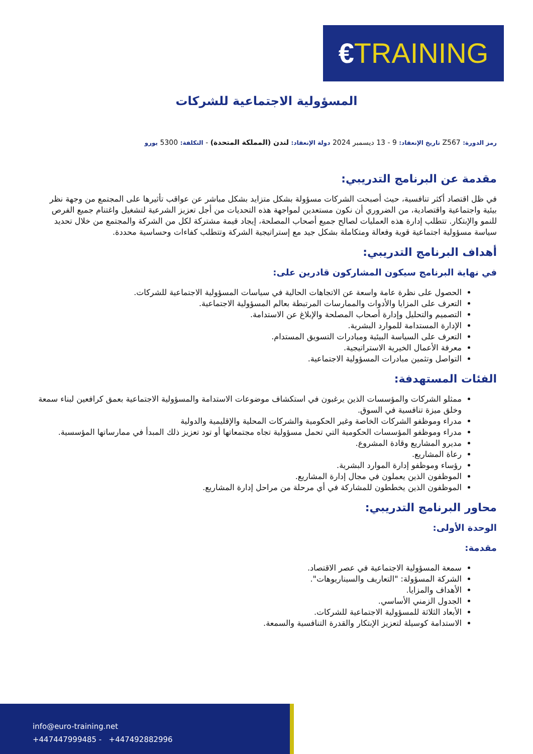€TRAINING
المسؤولية الاجتماعية للشركات
رمز الدورة: Z567 تاريخ الإنعقاد: 9 - 13 ديسمبر 2024 دولة الإنعقاد: لندن (المملكة المتحدة) - التكلفة: 5300 يورو
مقدمة عن البرنامج التدريبي:
في ظل اقتصاد أكثر تنافسية، حيث أصبحت الشركات مسؤولة بشكل متزايد بشكل مباشر عن عواقب تأثيرها على المجتمع من وجهة نظر بيئية واجتماعية واقتصادية، من الضروري أن نكون مستعدين لمواجهة هذه التحديات من أجل تعزيز الشرعية لتشغيل واغتنام جميع الفرص للنمو والإبتكار. تتطلب إدارة هذه العمليات لصالح جميع أصحاب المصلحة، إيجاد قيمة مشتركة لكل من الشركة والمجتمع من خلال تحديد سياسة مسؤولية اجتماعية قوية وفعالة ومتكاملة بشكل جيد مع إستراتيجية الشركة وتتطلب كفاءات وحساسية محددة.
أهداف البرنامج التدريبي:
في نهاية البرنامج سيكون المشاركون قادرين على:
الحصول على نظرة عامة واسعة عن الاتجاهات الحالية في سياسات المسؤولية الاجتماعية للشركات.
التعرف على المزايا والأدوات والممارسات المرتبطة بعالم المسؤولية الاجتماعية.
التصميم والتحليل وإدارة أصحاب المصلحة والإبلاغ عن الاستدامة.
الإدارة المستدامة للموارد البشرية.
التعرف على السياسة البيئية ومبادرات التسويق المستدام.
معرفة الأعمال الخيرية الاستراتيجية.
التواصل وتثمين مبادرات المسؤولية الاجتماعية.
الفئات المستهدفة:
ممثلو الشركات والمؤسسات الذين يرغبون في استكشاف موضوعات الاستدامة والمسؤولية الاجتماعية بعمق كرافعين لبناء سمعة وخلق ميزة تنافسية في السوق.
مدراء وموظفو الشركات الخاصة وغير الحكومية والشركات المحلية والإقليمية والدولية
مدراء وموظفو المؤسسات الحكومية التي تحمل مسؤولية تجاه مجتمعاتها أو تود تعزيز ذلك المبدأ في ممارساتها المؤسسية.
مديرو المشاريع وقادة المشروع.
رعاة المشاريع.
رؤساء وموظفو إدارة الموارد البشرية.
الموظفون الذين يعملون في مجال إدارة المشاريع.
الموظفون الذين يخططون للمشاركة في أي مرحلة من مراحل إدارة المشاريع.
محاور البرنامج التدريبي:
الوحدة الأولى:
مقدمة:
سمعة المسؤولية الاجتماعية في عصر الاقتصاد.
الشركة المسؤولة: "التعاريف والسيناريوهات".
الأهداف والمزايا.
الجدول الزمني الأساسي.
الأبعاد الثلاثة للمسؤولية الاجتماعية للشركات.
الاستدامة كوسيلة لتعزيز الإبتكار والقدرة التنافسية والسمعة.
info@euro-training.net
+447447999485 - +447492882996